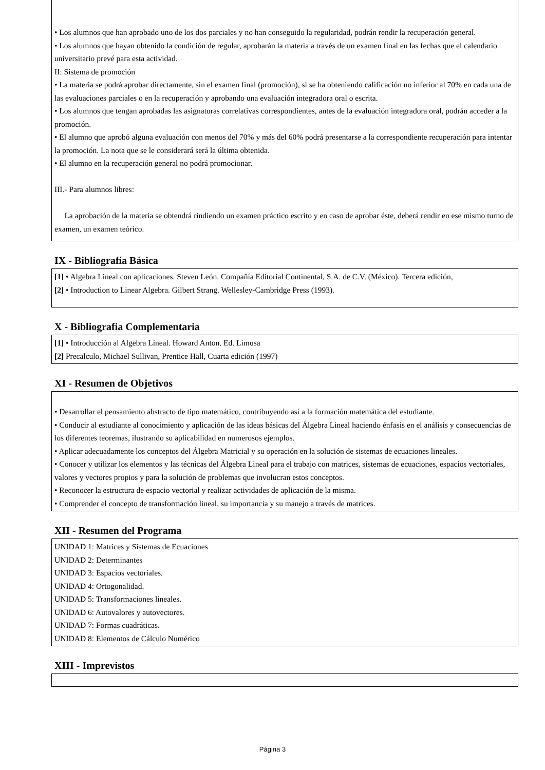• Los alumnos que han aprobado uno de los dos parciales y no han conseguido la regularidad, podrán rendir la recuperación general.
• Los alumnos que hayan obtenido la condición de regular, aprobarán la materia a través de un examen final en las fechas que el calendario universitario prevé para esta actividad.
II: Sistema de promoción
• La materia se podrá aprobar directamente, sin el examen final (promoción), si se ha obteniendo calificación no inferior al 70% en cada una de las evaluaciones parciales o en la recuperación y aprobando una evaluación integradora oral o escrita.
• Los alumnos que tengan aprobadas las asignaturas correlativas correspondientes, antes de la evaluación integradora oral, podrán acceder a la promoción.
• El alumno que aprobó alguna evaluación con menos del 70% y más del 60% podrá presentarse a la correspondiente recuperación para intentar la promoción. La nota que se le considerará será la última obtenida.
• El alumno en la recuperación general no podrá promocionar.
III.- Para alumnos libres:
La aprobación de la materia se obtendrá rindiendo un examen práctico escrito y en caso de aprobar éste, deberá rendir en ese mismo turno de examen, un examen teórico.
IX - Bibliografía Básica
[1] • Algebra Lineal con aplicaciones. Steven León. Compañía Editorial Continental, S.A. de C.V. (México). Tercera edición,
[2] • Introduction to Linear Algebra. Gilbert Strang. Wellesley-Cambridge Press (1993).
X - Bibliografia Complementaria
[1] • Introducción al Algebra Lineal. Howard Anton. Ed. Limusa
[2] Precalculo, Michael Sullivan, Prentice Hall, Cuarta edición (1997)
XI - Resumen de Objetivos
• Desarrollar el pensamiento abstracto de tipo matemático, contribuyendo así a la formación matemática del estudiante.
• Conducir al estudiante al conocimiento y aplicación de las ideas básicas del Álgebra Lineal haciendo énfasis en el análisis y consecuencias de los diferentes teoremas, ilustrando su aplicabilidad en numerosos ejemplos.
• Aplicar adecuadamente los conceptos del Álgebra Matricial y su operación en la solución de sistemas de ecuaciones lineales.
• Conocer y utilizar los elementos y las técnicas del Álgebra Lineal para el trabajo con matrices, sistemas de ecuaciones, espacios vectoriales, valores y vectores propios y para la solución de problemas que involucran estos conceptos.
• Reconocer la estructura de espacio vectorial y realizar actividades de aplicación de la misma.
• Comprender el concepto de transformación lineal, su importancia y su manejo a través de matrices.
XII - Resumen del Programa
UNIDAD 1: Matrices y Sistemas de Ecuaciones
UNIDAD 2: Determinantes
UNIDAD 3: Espacios vectoriales.
UNIDAD 4: Ortogonalidad.
UNIDAD 5: Transformaciones lineales.
UNIDAD 6: Autovalores y autovectores.
UNIDAD 7: Formas cuadráticas.
UNIDAD 8: Elementos de Cálculo Numérico
XIII - Imprevistos
Página 3